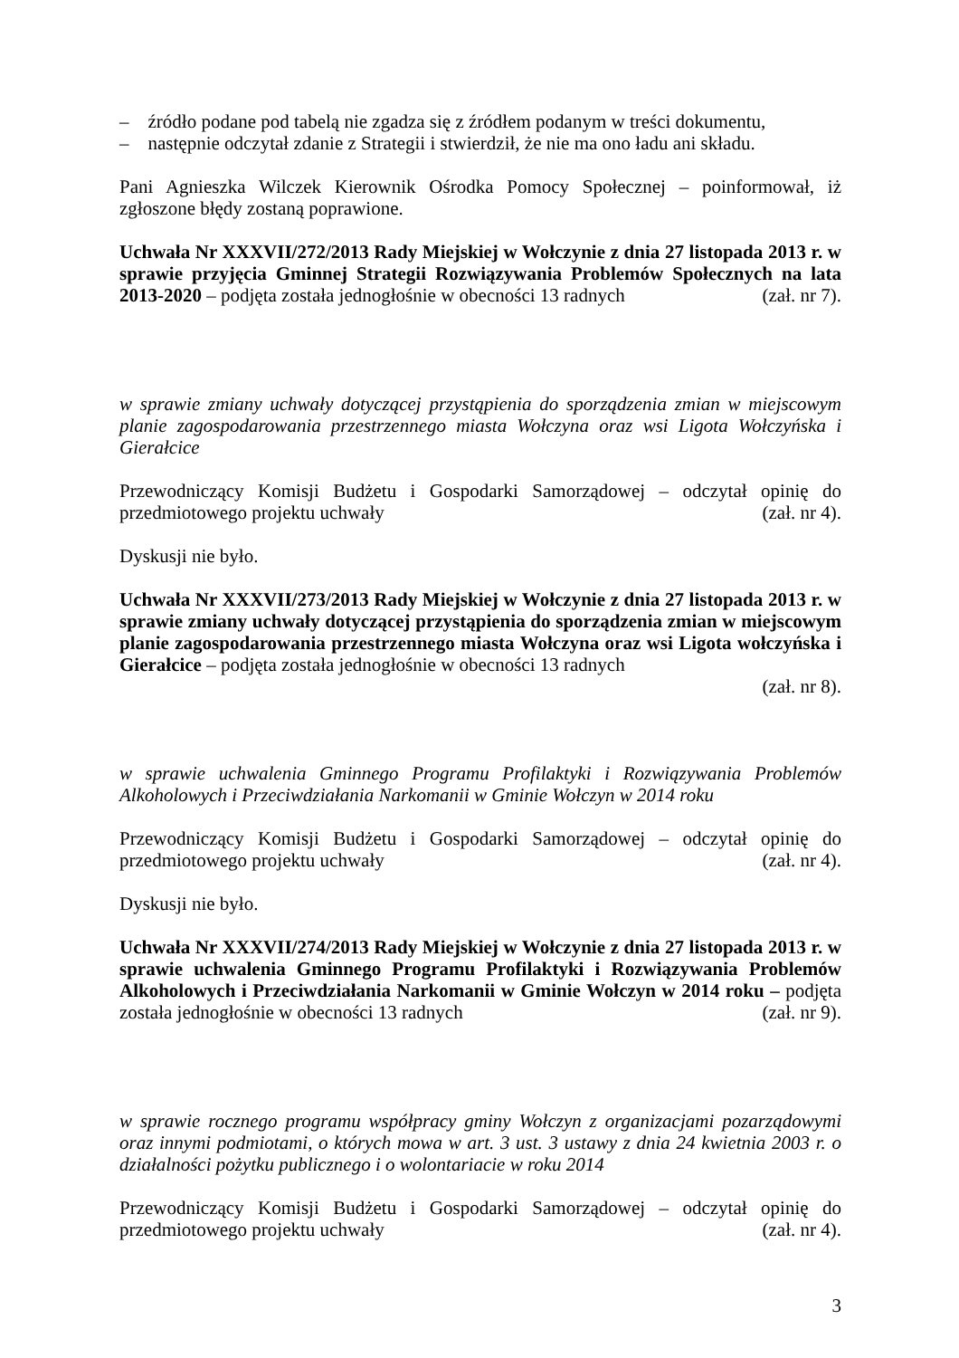– źródło podane pod tabelą nie zgadza się z źródłem podanym w treści dokumentu,
– następnie odczytał zdanie z Strategii i stwierdził, że nie ma ono ładu ani składu.
Pani Agnieszka Wilczek Kierownik Ośrodka Pomocy Społecznej – poinformował, iż zgłoszone błędy zostaną poprawione.
Uchwała Nr XXXVII/272/2013 Rady Miejskiej w Wołczynie z dnia 27 listopada 2013 r. w sprawie przyjęcia Gminnej Strategii Rozwiązywania Problemów Społecznych na lata 2013-2020 – podjęta została jednogłośnie w obecności 13 radnych (zał. nr 7).
w sprawie zmiany uchwały dotyczącej przystąpienia do sporządzenia zmian w miejscowym planie zagospodarowania przestrzennego miasta Wołczyna oraz wsi Ligota Wołczyńska i Gierałcice
Przewodniczący Komisji Budżetu i Gospodarki Samorządowej – odczytał opinię do przedmiotowego projektu uchwały (zał. nr 4).
Dyskusji nie było.
Uchwała Nr XXXVII/273/2013 Rady Miejskiej w Wołczynie z dnia 27 listopada 2013 r. w sprawie zmiany uchwały dotyczącej przystąpienia do sporządzenia zmian w miejscowym planie zagospodarowania przestrzennego miasta Wołczyna oraz wsi Ligota wołczyńska i Gierałcice – podjęta została jednogłośnie w obecności 13 radnych
(zał. nr 8).
w sprawie uchwalenia Gminnego Programu Profilaktyki i Rozwiązywania Problemów Alkoholowych i Przeciwdziałania Narkomanii w Gminie Wołczyn w 2014 roku
Przewodniczący Komisji Budżetu i Gospodarki Samorządowej – odczytał opinię do przedmiotowego projektu uchwały (zał. nr 4).
Dyskusji nie było.
Uchwała Nr XXXVII/274/2013 Rady Miejskiej w Wołczynie z dnia 27 listopada 2013 r. w sprawie uchwalenia Gminnego Programu Profilaktyki i Rozwiązywania Problemów Alkoholowych i Przeciwdziałania Narkomanii w Gminie Wołczyn w 2014 roku – podjęta została jednogłośnie w obecności 13 radnych (zał. nr 9).
w sprawie rocznego programu współpracy gminy Wołczyn z organizacjami pozarządowymi oraz innymi podmiotami, o których mowa w art. 3 ust. 3 ustawy z dnia 24 kwietnia 2003 r. o działalności pożytku publicznego i o wolontariacie w roku 2014
Przewodniczący Komisji Budżetu i Gospodarki Samorządowej – odczytał opinię do przedmiotowego projektu uchwały (zał. nr 4).
3